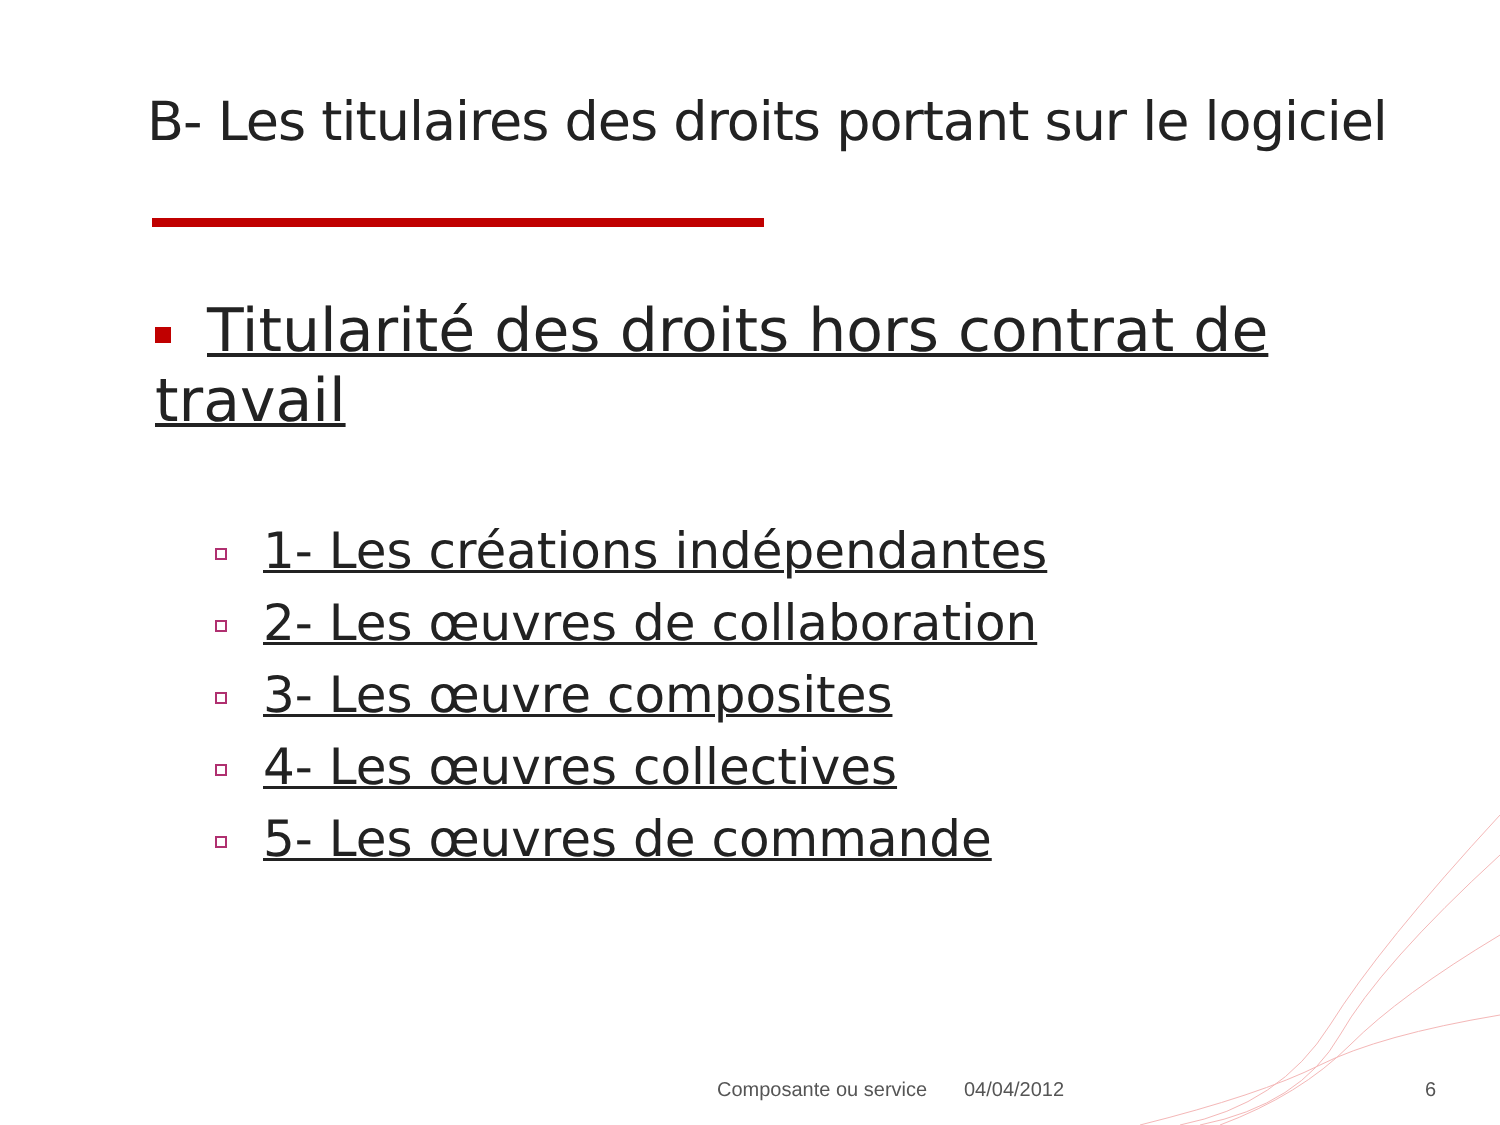B- Les titulaires des droits portant sur le logiciel
Titularité des droits hors contrat de travail
1- Les créations indépendantes
2- Les œuvres de collaboration
3- Les œuvre composites
4- Les œuvres collectives
5- Les œuvres de commande
Composante ou service 04/04/2012 6